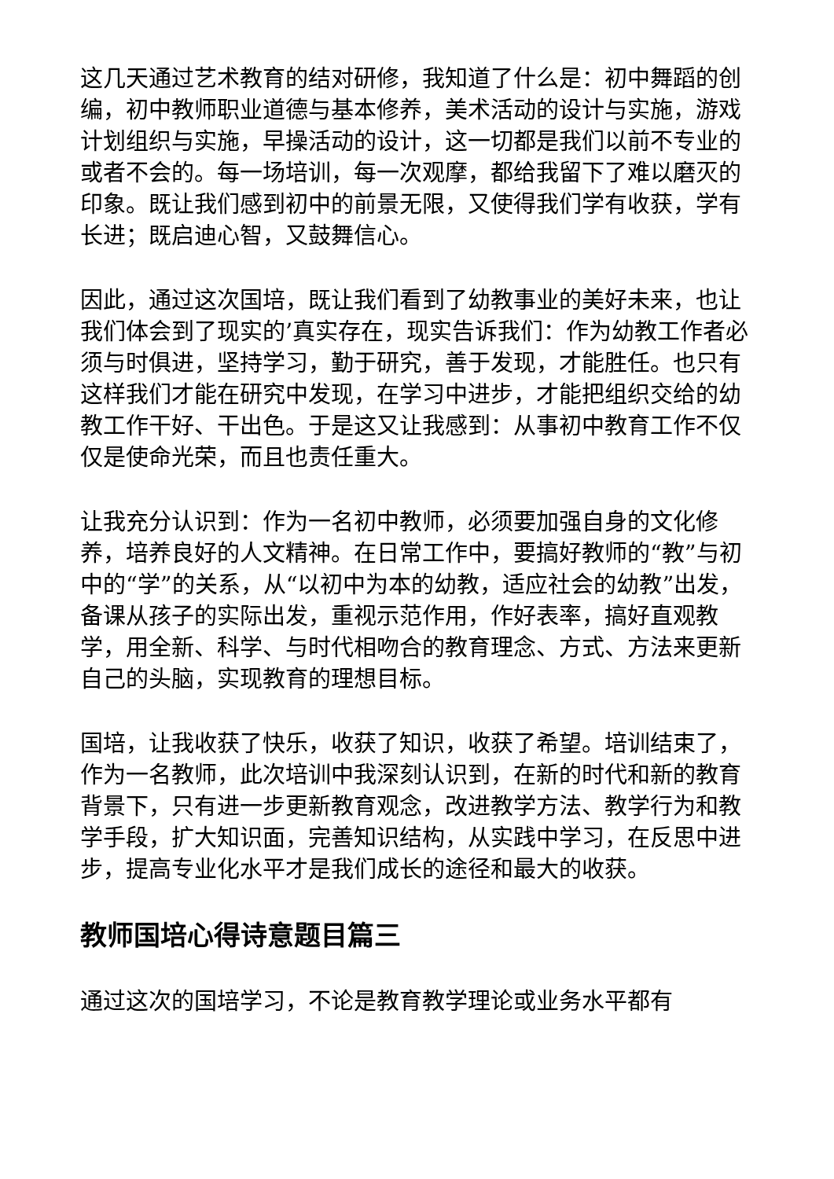这几天通过艺术教育的结对研修，我知道了什么是：初中舞蹈的创编，初中教师职业道德与基本修养，美术活动的设计与实施，游戏计划组织与实施，早操活动的设计，这一切都是我们以前不专业的或者不会的。每一场培训，每一次观摩，都给我留下了难以磨灭的印象。既让我们感到初中的前景无限，又使得我们学有收获，学有长进；既启迪心智，又鼓舞信心。
因此，通过这次国培，既让我们看到了幼教事业的美好未来，也让我们体会到了现实的’真实存在，现实告诉我们：作为幼教工作者必须与时俱进，坚持学习，勤于研究，善于发现，才能胜任。也只有这样我们才能在研究中发现，在学习中进步，才能把组织交给的幼教工作干好、干出色。于是这又让我感到：从事初中教育工作不仅仅是使命光荣，而且也责任重大。
让我充分认识到：作为一名初中教师，必须要加强自身的文化修养，培养良好的人文精神。在日常工作中，要搞好教师的“教”与初中的“学”的关系，从“以初中为本的幼教，适应社会的幼教”出发，备课从孩子的实际出发，重视示范作用，作好表率，搞好直观教学，用全新、科学、与时代相吻合的教育理念、方式、方法来更新自己的头脑，实现教育的理想目标。
国培，让我收获了快乐，收获了知识，收获了希望。培训结束了，作为一名教师，此次培训中我深刻认识到，在新的时代和新的教育背景下，只有进一步更新教育观念，改进教学方法、教学行为和教学手段，扩大知识面，完善知识结构，从实践中学习，在反思中进步，提高专业化水平才是我们成长的途径和最大的收获。
教师国培心得诗意题目篇三
通过这次的国培学习，不论是教育教学理论或业务水平都有